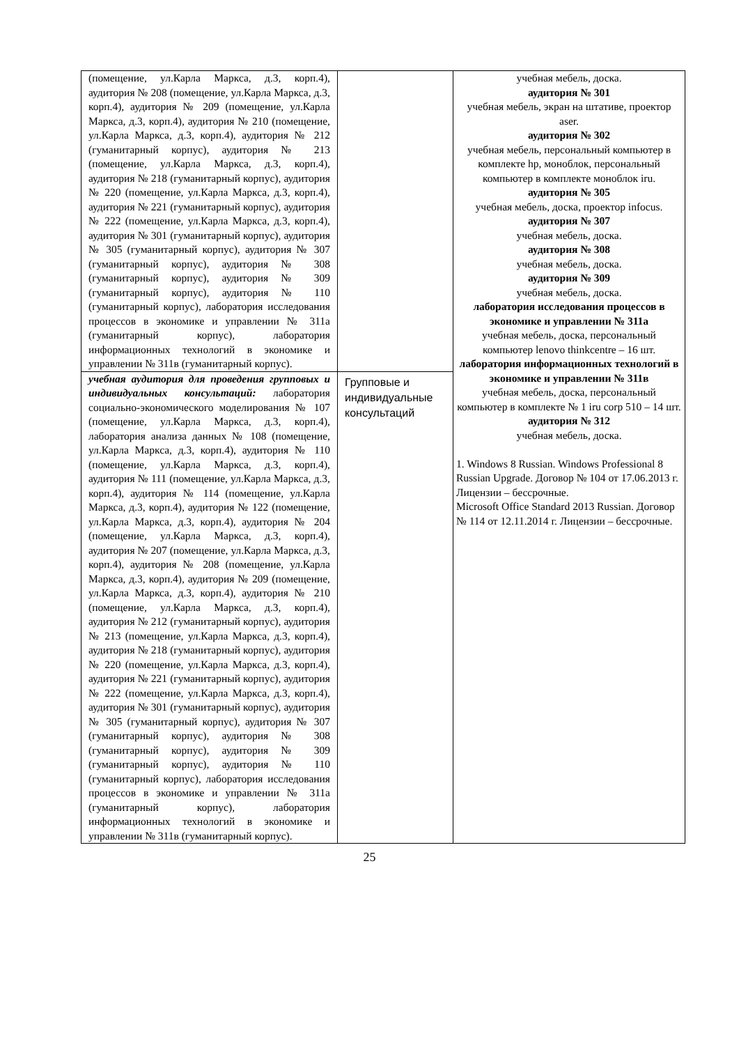| (помещение, ул.Карла Маркса, д.3, корп.4), аудитория № 208 (помещение, ул.Карла Маркса, д.3, корп.4), аудитория № 209 (помещение, ул.Карла Маркса, д.3, корп.4), аудитория № 210 (помещение, ул.Карла Маркса, д.3, корп.4), аудитория № 212 (гуманитарный корпус), аудитория № 213 (помещение, ул.Карла Маркса, д.3, корп.4), аудитория № 218 (гуманитарный корпус), аудитория № 220 (помещение, ул.Карла Маркса, д.3, корп.4), аудитория № 221 (гуманитарный корпус), аудитория № 222 (помещение, ул.Карла Маркса, д.3, корп.4), аудитория № 301 (гуманитарный корпус), аудитория № 305 (гуманитарный корпус), аудитория № 307 (гуманитарный корпус), аудитория № 308 (гуманитарный корпус), аудитория № 309 (гуманитарный корпус), аудитория № 110 (гуманитарный корпус), лаборатория исследования процессов в экономике и управлении № 311а (гуманитарный корпус), лаборатория информационных технологий в экономике и управлении № 311в (гуманитарный корпус). | | учебная мебель, доска. аудитория № 301 учебная мебель, экран на штативе, проектор aser. аудитория № 302 учебная мебель, персональный компьютер в комплекте hp, моноблок, персональный компьютер в комплекте моноблок iru. аудитория № 305 учебная мебель, доска, проектор infocus. аудитория № 307 учебная мебель, доска. аудитория № 308 учебная мебель, доска. аудитория № 309 учебная мебель, доска. лаборатория исследования процессов в экономике и управлении № 311а учебная мебель, доска, персональный компьютер lenovo thinkcentre – 16 шт. лаборатория информационных технологий в экономике и управлении № 311в учебная мебель, доска, персональный компьютер в комплекте № 1 iru corp 510 – 14 шт. аудитория № 312 учебная мебель, доска. 1. Windows 8 Russian. Windows Professional 8 Russian Upgrade. Договор № 104 от 17.06.2013 г. Лицензии – бессрочные. Microsoft Office Standard 2013 Russian. Договор № 114 от 12.11.2014 г. Лицензии – бессрочные. |
| учебная аудитория для проведения групповых и индивидуальных консультаций: лаборатория социально-экономического моделирования № 107 (помещение, ул.Карла Маркса, д.3, корп.4), лаборатория анализа данных № 108 (помещение, ул.Карла Маркса, д.3, корп.4), аудитория № 110 (помещение, ул.Карла Маркса, д.3, корп.4), аудитория № 111 (помещение, ул.Карла Маркса, д.3, корп.4), аудитория № 114 (помещение, ул.Карла Маркса, д.3, корп.4), аудитория № 122 (помещение, ул.Карла Маркса, д.3, корп.4), аудитория № 204 (помещение, ул.Карла Маркса, д.3, корп.4), аудитория № 207 (помещение, ул.Карла Маркса, д.3, корп.4), аудитория № 208 (помещение, ул.Карла Маркса, д.3, корп.4), аудитория № 209 (помещение, ул.Карла Маркса, д.3, корп.4), аудитория № 210 (помещение, ул.Карла Маркса, д.3, корп.4), аудитория № 212 (гуманитарный корпус), аудитория № 213 (помещение, ул.Карла Маркса, д.3, корп.4), аудитория № 218 (гуманитарный корпус), аудитория № 220 (помещение, ул.Карла Маркса, д.3, корп.4), аудитория № 221 (гуманитарный корпус), аудитория № 222 (помещение, ул.Карла Маркса, д.3, корп.4), аудитория № 301 (гуманитарный корпус), аудитория № 305 (гуманитарный корпус), аудитория № 307 (гуманитарный корпус), аудитория № 308 (гуманитарный корпус), аудитория № 309 (гуманитарный корпус), аудитория № 110 (гуманитарный корпус), лаборатория исследования процессов в экономике и управлении № 311а (гуманитарный корпус), лаборатория информационных технологий в экономике и управлении № 311в (гуманитарный корпус). | Групповые и индивидуальные консультаций | |
25